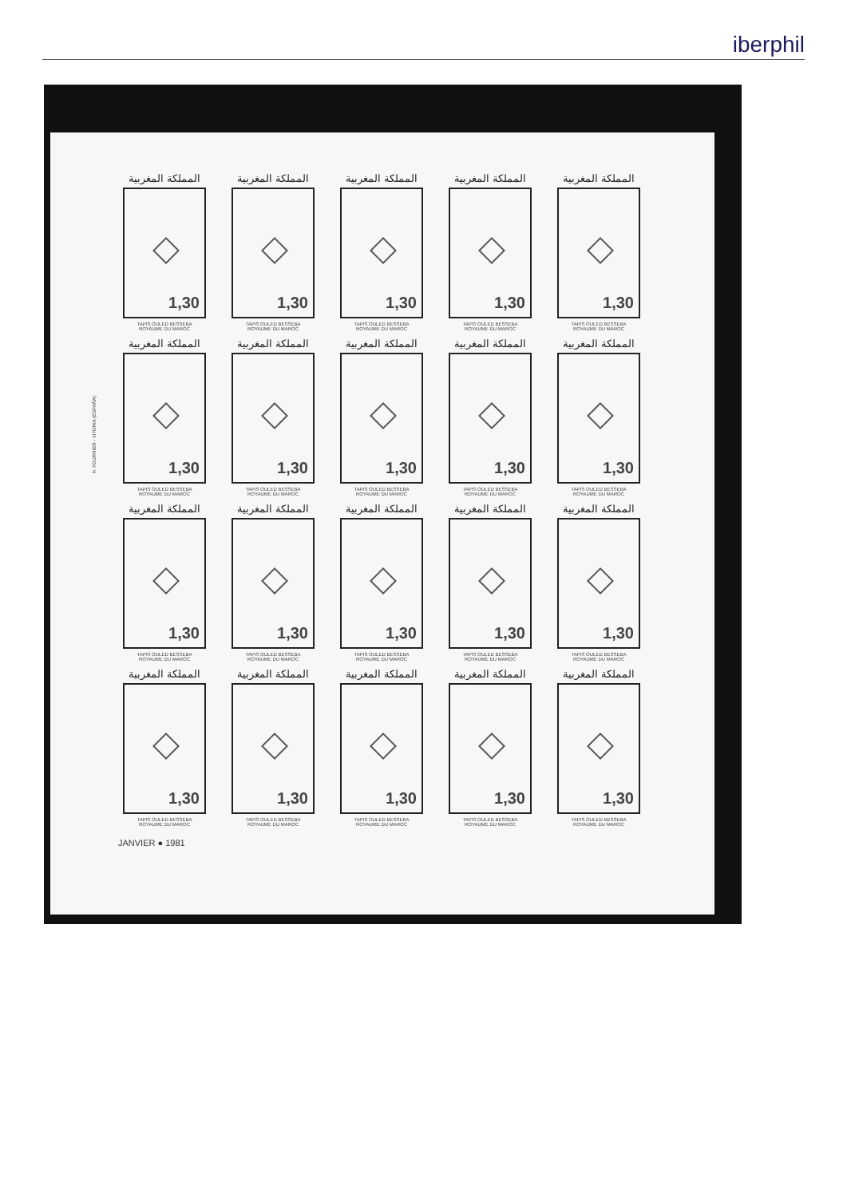iberphil
H. FOURNIER - VITORIA (ESPAÑA)
المملكة المغربية
1,30
TAPIS OULED BESSEBA
ROYAUME DU MAROC
المملكة المغربية
1,30
TAPIS OULED BESSEBA
ROYAUME DU MAROC
المملكة المغربية
1,30
TAPIS OULED BESSEBA
ROYAUME DU MAROC
المملكة المغربية
1,30
TAPIS OULED BESSEBA
ROYAUME DU MAROC
المملكة المغربية
1,30
TAPIS OULED BESSEBA
ROYAUME DU MAROC
المملكة المغربية
1,30
TAPIS OULED BESSEBA
ROYAUME DU MAROC
المملكة المغربية
1,30
TAPIS OULED BESSEBA
ROYAUME DU MAROC
المملكة المغربية
1,30
TAPIS OULED BESSEBA
ROYAUME DU MAROC
المملكة المغربية
1,30
TAPIS OULED BESSEBA
ROYAUME DU MAROC
المملكة المغربية
1,30
TAPIS OULED BESSEBA
ROYAUME DU MAROC
المملكة المغربية
1,30
TAPIS OULED BESSEBA
ROYAUME DU MAROC
المملكة المغربية
1,30
TAPIS OULED BESSEBA
ROYAUME DU MAROC
المملكة المغربية
1,30
TAPIS OULED BESSEBA
ROYAUME DU MAROC
المملكة المغربية
1,30
TAPIS OULED BESSEBA
ROYAUME DU MAROC
المملكة المغربية
1,30
TAPIS OULED BESSEBA
ROYAUME DU MAROC
المملكة المغربية
1,30
TAPIS OULED BESSEBA
ROYAUME DU MAROC
المملكة المغربية
1,30
TAPIS OULED BESSEBA
ROYAUME DU MAROC
المملكة المغربية
1,30
TAPIS OULED BESSEBA
ROYAUME DU MAROC
المملكة المغربية
1,30
TAPIS OULED BESSEBA
ROYAUME DU MAROC
المملكة المغربية
1,30
TAPIS OULED BESSEBA
ROYAUME DU MAROC
JANVIER ● 1981